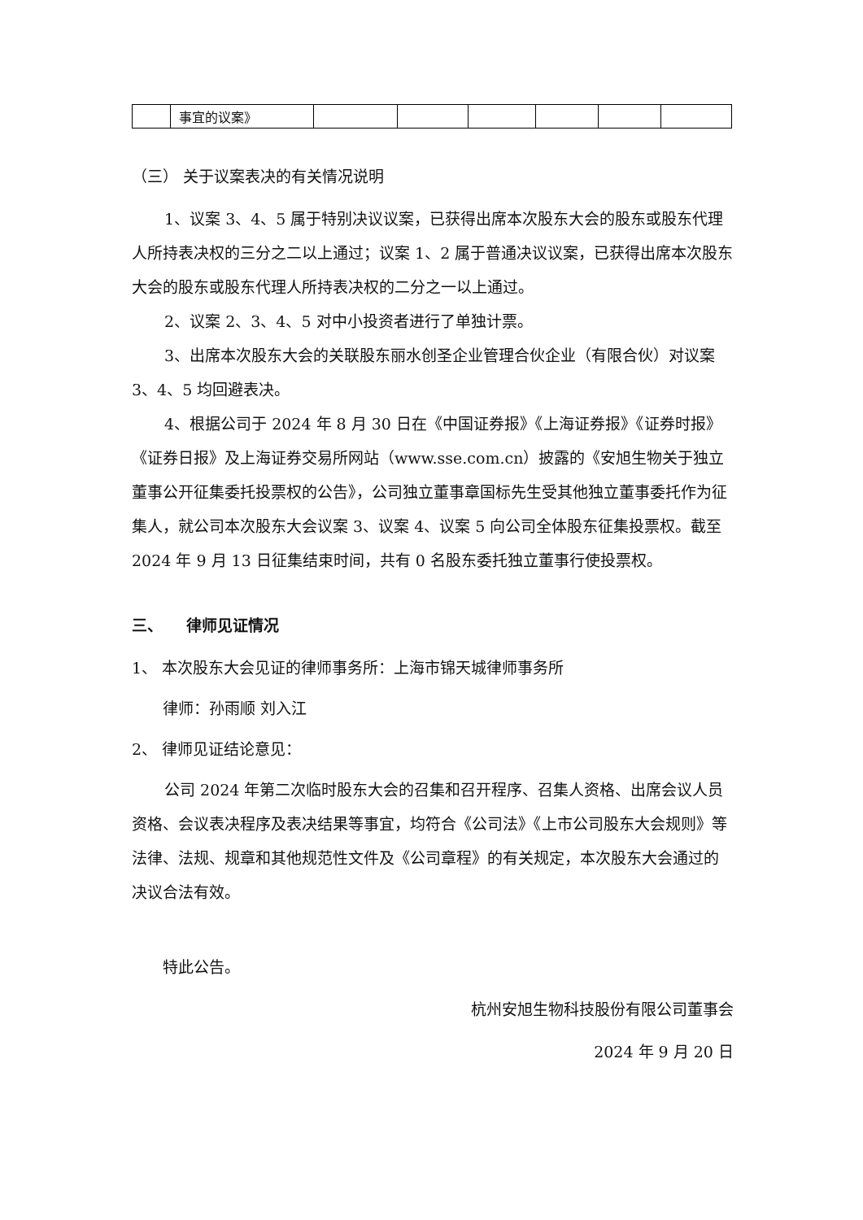| | 事宜的议案》 | | | | | | |
（三） 关于议案表决的有关情况说明
1、议案 3、4、5 属于特别决议议案，已获得出席本次股东大会的股东或股东代理人所持表决权的三分之二以上通过；议案 1、2 属于普通决议议案，已获得出席本次股东大会的股东或股东代理人所持表决权的二分之一以上通过。
2、议案 2、3、4、5 对中小投资者进行了单独计票。
3、出席本次股东大会的关联股东丽水创圣企业管理合伙企业（有限合伙）对议案 3、4、5 均回避表决。
4、根据公司于 2024 年 8 月 30 日在《中国证券报》《上海证券报》《证券时报》《证券日报》及上海证券交易所网站（www.sse.com.cn）披露的《安旭生物关于独立董事公开征集委托投票权的公告》，公司独立董事章国标先生受其他独立董事委托作为征集人，就公司本次股东大会议案 3、议案 4、议案 5 向公司全体股东征集投票权。截至 2024 年 9 月 13 日征集结束时间，共有 0 名股东委托独立董事行使投票权。
三、　　律师见证情况
1、 本次股东大会见证的律师事务所：上海市锦天城律师事务所
律师：孙雨顺 刘入江
2、 律师见证结论意见：
公司 2024 年第二次临时股东大会的召集和召开程序、召集人资格、出席会议人员资格、会议表决程序及表决结果等事宜，均符合《公司法》《上市公司股东大会规则》等法律、法规、规章和其他规范性文件及《公司章程》的有关规定，本次股东大会通过的决议合法有效。
特此公告。
杭州安旭生物科技股份有限公司董事会
2024 年 9 月 20 日